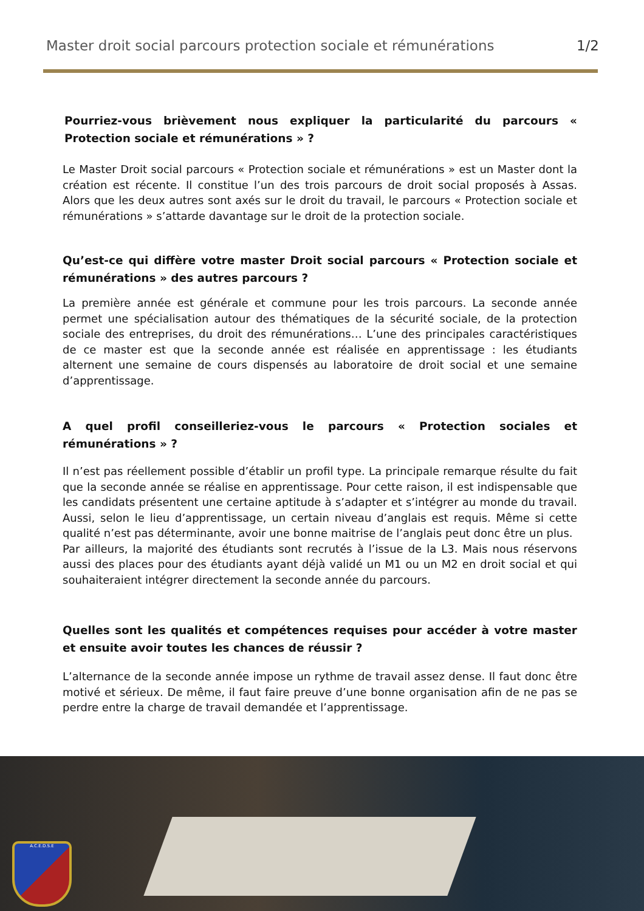Master droit social parcours protection sociale et rémunérations 1/2
Pourriez-vous brièvement nous expliquer la particularité du parcours « Protection sociale et rémunérations » ?
Le Master Droit social parcours « Protection sociale et rémunérations » est un Master dont la création est récente. Il constitue l’un des trois parcours de droit social proposés à Assas. Alors que les deux autres sont axés sur le droit du travail, le parcours « Protection sociale et rémunérations » s’attarde davantage sur le droit de la protection sociale.
Qu’est-ce qui diffère votre master Droit social parcours « Protection sociale et rémunérations » des autres parcours ?
La première année est générale et commune pour les trois parcours. La seconde année permet une spécialisation autour des thématiques de la sécurité sociale, de la protection sociale des entreprises, du droit des rémunérations… L’une des principales caractéristiques de ce master est que la seconde année est réalisée en apprentissage : les étudiants alternent une semaine de cours dispensés au laboratoire de droit social et une semaine d’apprentissage.
A quel profil conseilleriez-vous le parcours « Protection sociales et rémunérations » ?
Il n’est pas réellement possible d’établir un profil type. La principale remarque résulte du fait que la seconde année se réalise en apprentissage. Pour cette raison, il est indispensable que les candidats présentent une certaine aptitude à s’adapter et s’intégrer au monde du travail. Aussi, selon le lieu d’apprentissage, un certain niveau d’anglais est requis. Même si cette qualité n’est pas déterminante, avoir une bonne maitrise de l’anglais peut donc être un plus.
Par ailleurs, la majorité des étudiants sont recrutés à l’issue de la L3. Mais nous réservons aussi des places pour des étudiants ayant déjà validé un M1 ou un M2 en droit social et qui souhaiteraient intégrer directement la seconde année du parcours.
Quelles sont les qualités et compétences requises pour accéder à votre master et ensuite avoir toutes les chances de réussir ?
L’alternance de la seconde année impose un rythme de travail assez dense. Il faut donc être motivé et sérieux. De même, il faut faire preuve d’une bonne organisation afin de ne pas se perdre entre la charge de travail demandée et l’apprentissage.
A.C.E.D.S.E